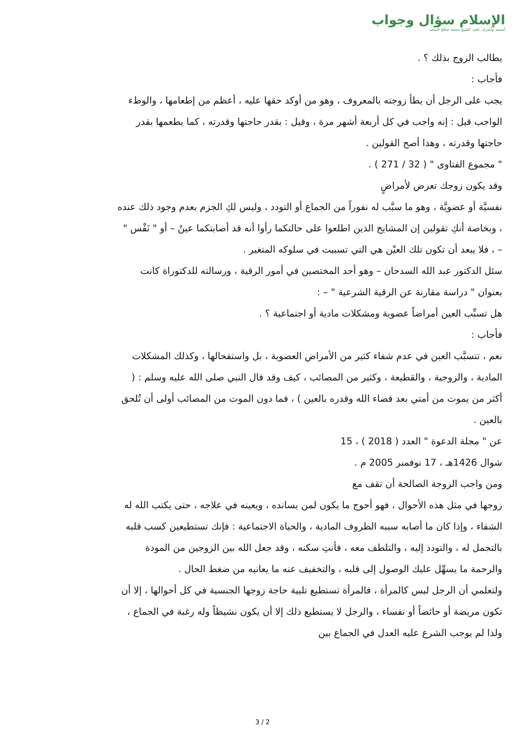الإسلام سؤال وجواب
أسسه وأشرف عليه: الشيخ محمد صالح المنجد
يطالب الزوج بذلك ؟ .
فأجاب :
يجب على الرجل أن يطأ زوجته بالمعروف ، وهو من أوكد حقها عليه ، أعظم من إطعامها ، والوطء الواجب قيل : إنه واجب في كل أربعة أشهر مرة ، وقيل : بقدر حاجتها وقدرته ، كما يطعمها بقدر حاجتها وقدرته ، وهذا أصح القولين .
" مجموع الفتاوى " ( 32 / 271 ) .
وقد يكون زوجك تعرض لأمراضٍ
نفسيَّة أو عضويَّة ، وهو ما سبَّب له نفوراً من الجماع أو التودد ، وليس لكِ الجزم بعدم وجود ذلك عنده ، وبخاصة أنكِ تقولين إن المشايخ الذين اطلعوا على حالتكما رأوا أنه قد أصابتكما عينٌ – أو " نَفْس " – ، فلا يبعد أن تكون تلك العيْن هي التي تسببت في سلوكه المتغير .
سئل الدكتور عبد الله السدحان – وهو أحد المختصين في أمور الرقية ، ورسالته للدكتوراة كانت بعنوان " دراسة مقارنة عن الرقية الشرعية " – :
هل تسبِّب العين أمراضاً عضوية ومشكلات مادية أو اجتماعية ؟ .
فأجاب :
نعم ، تتسبَّب العين في عدم شفاء كثير من الأمراض العضوية ، بل واستفحالها ، وكذلك المشكلات المادية ، والزوجية ، والقطيعة ، وكثير من المصائب ، كيف وقد قال النبي صلى الله عليه وسلم : ( أكثر من يموت من أمتي بعد قضاء الله وقدره بالعين ) ، فما دون الموت من المصائب أولى أن تُلحق بالعين .
عن " مجلة الدعوة " العدد ( 2018 ) ، 15
شوال 1426هـ ، 17 نوفمبر 2005 م .
ومن واجب الزوجة الصالحة أن تقف مع
زوجها في مثل هذه الأحوال ، فهو أحوج ما يكون لمن يسانده ، ويعينه في علاجه ، حتى يكتب الله له الشفاء ، وإذا كان ما أصابه سببه الظروف المادية ، والحياة الاجتماعية : فإنك تستطيعين كسب قلبه بالتجمل له ، والتودد إليه ، والتلطف معه ، فأنتِ سكنه ، وقد جعل الله بين الزوجين من المودة والرحمة ما يسهِّل عليك الوصول إلى قلبه ، والتخفيف عنه ما يعانيه من ضغط الحال .
ولتعلمي أن الرجل ليس كالمرأة ، فالمرأة تستطيع تلبية حاجة زوجها الجنسية في كل أحوالها ، إلا أن تكون مريضة أو حائضاً أو نفساء ، والرجل لا يستطيع ذلك إلا أن يكون نشيطاً وله رغبة في الجماع ، ولذا لم يوجب الشرع عليه العدل في الجماع بين
3 / 2